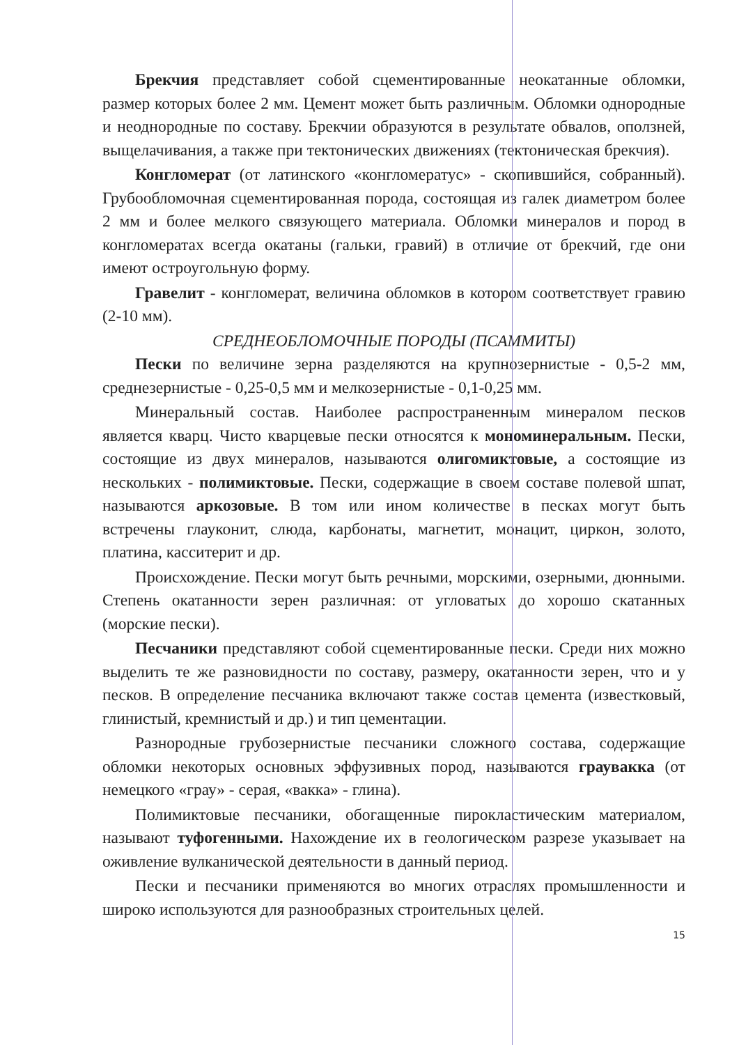Брекчия представляет собой сцементированные неокатанные обломки, размер которых более 2 мм. Цемент может быть различным. Обломки однородные и неоднородные по составу. Брекчии образуются в результате обвалов, оползней, выщелачивания, а также при тектонических движениях (тектоническая брекчия).
Конгломерат (от латинского «конгломератус» - скопившийся, собранный). Грубообломочная сцементированная порода, состоящая из галек диаметром более 2 мм и более мелкого связующего материала. Обломки минералов и пород в конгломератах всегда окатаны (гальки, гравий) в отличие от брекчий, где они имеют остроугольную форму.
Гравелит - конгломерат, величина обломков в котором соответствует гравию (2-10 мм).
СРЕДНЕОБЛОМОЧНЫЕ ПОРОДЫ (ПСАММИТЫ)
Пески по величине зерна разделяются на крупнозернистые - 0,5-2 мм, среднезернистые - 0,25-0,5 мм и мелкозернистые - 0,1-0,25 мм.
Минеральный состав. Наиболее распространенным минералом песков является кварц. Чисто кварцевые пески относятся к мономинеральным. Пески, состоящие из двух минералов, называются олигомиктовые, а состоящие из нескольких - полимиктовые. Пески, содержащие в своем составе полевой шпат, называются аркозовые. В том или ином количестве в песках могут быть встречены глауконит, слюда, карбонаты, магнетит, монацит, циркон, золото, платина, касситерит и др.
Происхождение. Пески могут быть речными, морскими, озерными, дюнными. Степень окатанности зерен различная: от угловатых до хорошо скатанных (морские пески).
Песчаники представляют собой сцементированные пески. Среди них можно выделить те же разновидности по составу, размеру, окатанности зерен, что и у песков. В определение песчаника включают также состав цемента (известковый, глинистый, кремнистый и др.) и тип цементации.
Разнородные грубозернистые песчаники сложного состава, содержащие обломки некоторых основных эффузивных пород, называются граувакка (от немецкого «грау» - серая, «вакка» - глина).
Полимиктовые песчаники, обогащенные пирокластическим материалом, называют туфогенными. Нахождение их в геологическом разрезе указывает на оживление вулканической деятельности в данный период.
Пески и песчаники применяются во многих отраслях промышленности и широко используются для разнообразных строительных целей.
15